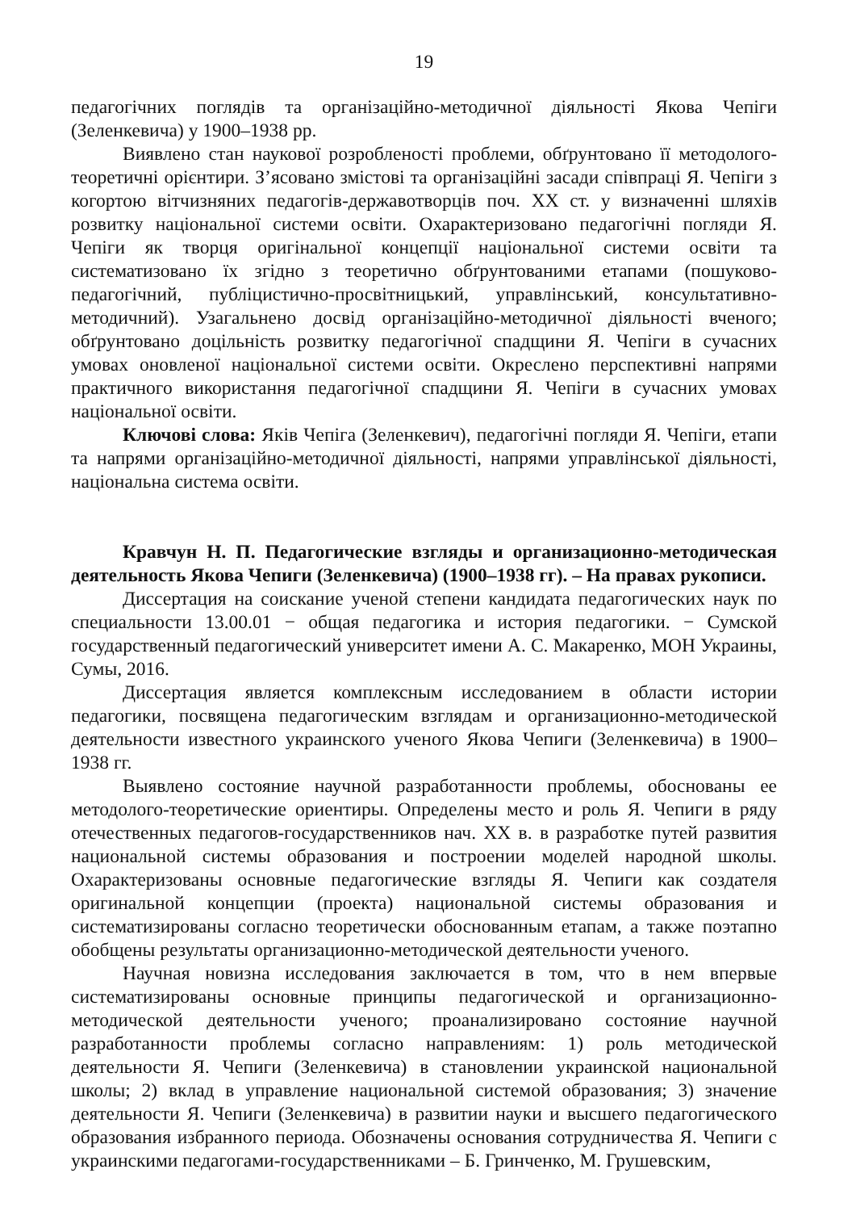19
педагогічних поглядів та організаційно-методичної діяльності Якова Чепіги (Зеленкевича) у 1900–1938 рр.
Виявлено стан наукової розробленості проблеми, обґрунтовано її методолого-теоретичні орієнтири. З’ясовано змістові та організаційні засади співпраці Я. Чепіги з когортою вітчизняних педагогів-державотворців поч. ХХ ст. у визначенні шляхів розвитку національної системи освіти. Охарактеризовано педагогічні погляди Я. Чепіги як творця оригінальної концепції національної системи освіти та систематизовано їх згідно з теоретично обґрунтованими етапами (пошуково-педагогічний, публіцистично-просвітницький, управлінський, консультативно-методичний). Узагальнено досвід організаційно-методичної діяльності вченого; обґрунтовано доцільність розвитку педагогічної спадщини Я. Чепіги в сучасних умовах оновленої національної системи освіти. Окреслено перспективні напрями практичного використання педагогічної спадщини Я. Чепіги в сучасних умовах національної освіти.
Ключові слова: Яків Чепіга (Зеленкевич), педагогічні погляди Я. Чепіги, етапи та напрями організаційно-методичної діяльності, напрями управлінської діяльності, національна система освіти.
Кравчун Н. П. Педагогические взгляды и организационно-методическая деятельность Якова Чепиги (Зеленкевича) (1900–1938 гг). – На правах рукописи.
Диссертация на соискание ученой степени кандидата педагогических наук по специальности 13.00.01 − общая педагогика и история педагогики. − Сумской государственный педагогический университет имени А. С. Макаренко, МОН Украины, Сумы, 2016.
Диссертация является комплексным исследованием в области истории педагогики, посвящена педагогическим взглядам и организационно-методической деятельности известного украинского ученого Якова Чепиги (Зеленкевича) в 1900–1938 гг.
Выявлено состояние научной разработанности проблемы, обоснованы ее методолого-теоретические ориентиры. Определены место и роль Я. Чепиги в ряду отечественных педагогов-государственников нач. ХХ в. в разработке путей развития национальной системы образования и построении моделей народной школы. Охарактеризованы основные педагогические взгляды Я. Чепиги как создателя оригинальной концепции (проекта) национальной системы образования и систематизированы согласно теоретически обоснованным етапам, а также поэтапно обобщены результаты организационно-методической деятельности ученого.
Научная новизна исследования заключается в том, что в нем впервые систематизированы основные принципы педагогической и организационно-методической деятельности ученого; проанализировано состояние научной разработанности проблемы согласно направлениям: 1) роль методической деятельности Я. Чепиги (Зеленкевича) в становлении украинской национальной школы; 2) вклад в управление национальной системой образования; 3) значение деятельности Я. Чепиги (Зеленкевича) в развитии науки и высшего педагогического образования избранного периода. Обозначены основания сотрудничества Я. Чепиги с украинскими педагогами-государственниками – Б. Гринченко, М. Грушевским,